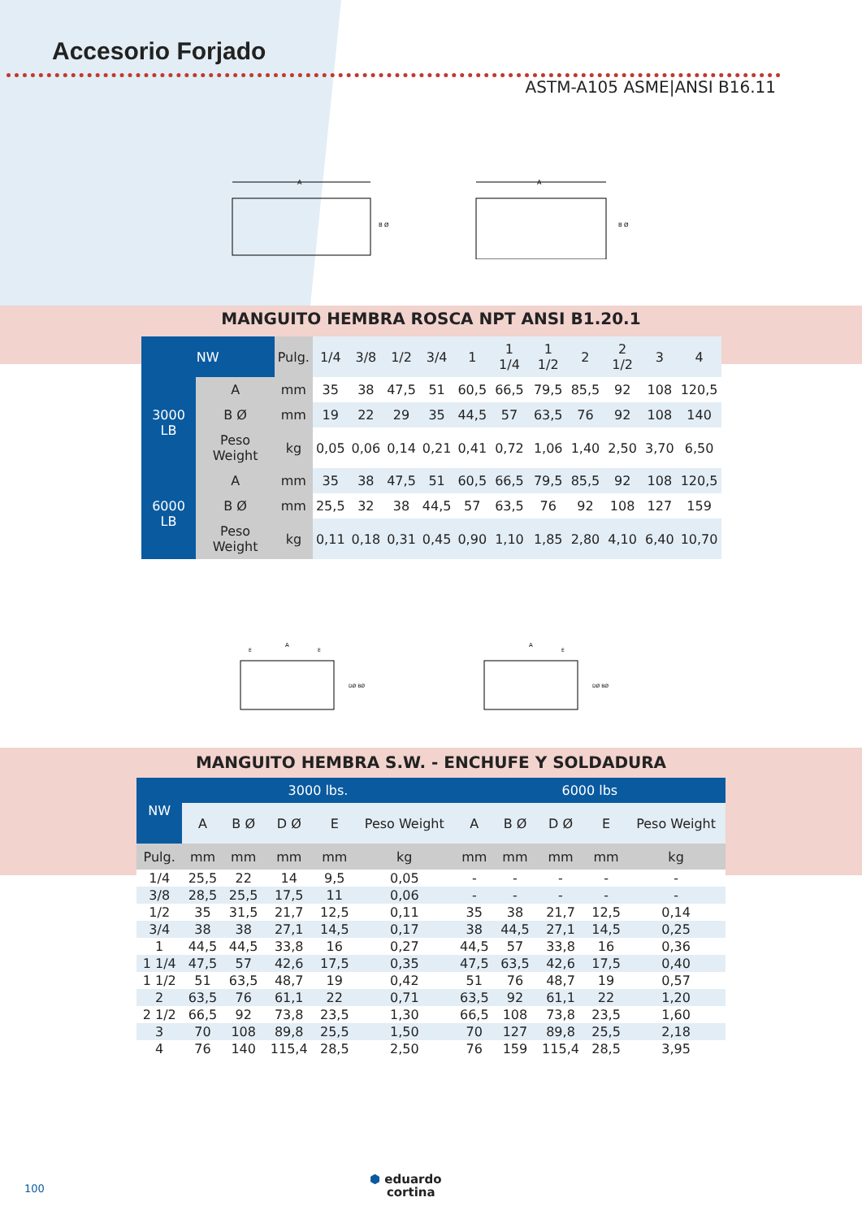Accesorio Forjado
ASTM-A105 ASME|ANSI B16.11
A
B Ø
A
B Ø
MANGUITO HEMBRA ROSCA NPT ANSI B1.20.1
| NW | | Pulg. | 1/4 | 3/8 | 1/2 | 3/4 | 1 | 1 1/4 | 1 1/2 | 2 | 2 1/2 | 3 | 4 |
| 3000 LB | A | mm | 35 | 38 | 47,5 | 51 | 60,5 | 66,5 | 79,5 | 85,5 | 92 | 108 | 120,5 |
| | B Ø | mm | 19 | 22 | 29 | 35 | 44,5 | 57 | 63,5 | 76 | 92 | 108 | 140 |
| | Peso Weight | kg | 0,05 | 0,06 | 0,14 | 0,21 | 0,41 | 0,72 | 1,06 | 1,40 | 2,50 | 3,70 | 6,50 |
| 6000 LB | A | mm | 35 | 38 | 47,5 | 51 | 60,5 | 66,5 | 79,5 | 85,5 | 92 | 108 | 120,5 |
| | B Ø | mm | 25,5 | 32 | 38 | 44,5 | 57 | 63,5 | 76 | 92 | 108 | 127 | 159 |
| | Peso Weight | kg | 0,11 | 0,18 | 0,31 | 0,45 | 0,90 | 1,10 | 1,85 | 2,80 | 4,10 | 6,40 | 10,70 |
A
E
E
DØ BØ
A
E
DØ BØ
MANGUITO HEMBRA S.W. - ENCHUFE Y SOLDADURA
| NW | 3000 lbs. | | | | | 6000 lbs | | | | |
| --- | --- | --- | --- | --- | --- | --- | --- | --- | --- | --- |
| | A | B Ø | D Ø | E | Peso Weight | A | B Ø | D Ø | E | Peso Weight |
| Pulg. | mm | mm | mm | mm | kg | mm | mm | mm | mm | kg |
| 1/4 | 25,5 | 22 | 14 | 9,5 | 0,05 | - | - | - | - | - |
| 3/8 | 28,5 | 25,5 | 17,5 | 11 | 0,06 | - | - | - | - | - |
| 1/2 | 35 | 31,5 | 21,7 | 12,5 | 0,11 | 35 | 38 | 21,7 | 12,5 | 0,14 |
| 3/4 | 38 | 38 | 27,1 | 14,5 | 0,17 | 38 | 44,5 | 27,1 | 14,5 | 0,25 |
| 1 | 44,5 | 44,5 | 33,8 | 16 | 0,27 | 44,5 | 57 | 33,8 | 16 | 0,36 |
| 1 1/4 | 47,5 | 57 | 42,6 | 17,5 | 0,35 | 47,5 | 63,5 | 42,6 | 17,5 | 0,40 |
| 1 1/2 | 51 | 63,5 | 48,7 | 19 | 0,42 | 51 | 76 | 48,7 | 19 | 0,57 |
| 2 | 63,5 | 76 | 61,1 | 22 | 0,71 | 63,5 | 92 | 61,1 | 22 | 1,20 |
| 2 1/2 | 66,5 | 92 | 73,8 | 23,5 | 1,30 | 66,5 | 108 | 73,8 | 23,5 | 1,60 |
| 3 | 70 | 108 | 89,8 | 25,5 | 1,50 | 70 | 127 | 89,8 | 25,5 | 2,18 |
| 4 | 76 | 140 | 115,4 | 28,5 | 2,50 | 76 | 159 | 115,4 | 28,5 | 3,95 |
100
⬢ eduardo
cortina